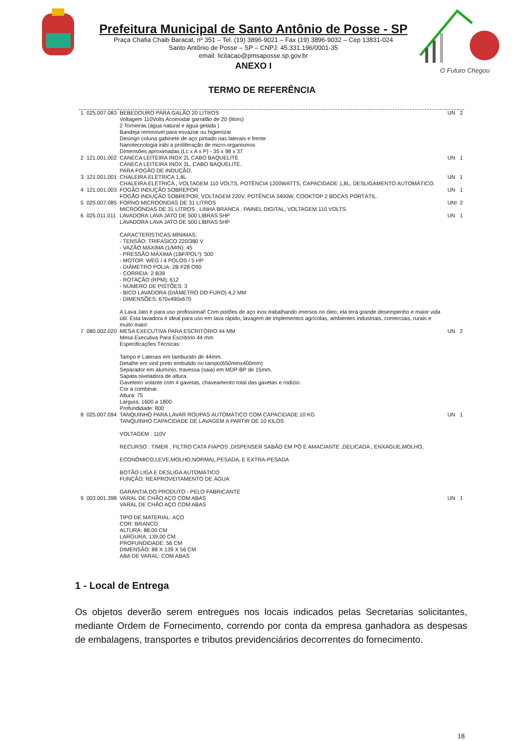Prefeitura Municipal de Santo Antônio de Posse - SP
Praça Chafia Chaib Baracat, nº 351 – Tel. (19) 3896-9021 – Fax (19) 3896-9032 – Cep 13831-024
Santo Antônio de Posse – SP – CNPJ: 45.331.196/0001-35
email: licitacao@pmsaposse.sp.gov.br
ANEXO I
O Futuro Chegou
TERMO DE REFERÊNCIA
| 1 | 025.007.083 | BEBEDOURO PARA GALÃO 20 LITROS Voltagem 110Volts Acomodar garrafão de 20 (litors) 2 Torneiras (água natural e água gelada ) Bandeja removível para esvaziar ou higienizar Desingn coluna gabinete de aço pintado nas laterais e frente Nanotecnologia inibi a proliferação de micro-organismos Dimensões aproximadas (Lc x A x P) - 35 x 98 x 37 | UN | 2 |
| 2 | 121.001.002 | CANECA LEITEIRA INOX 2L CABO BAQUELITE CANECA LEITEIRA INOX 2L, CABO BAQUELITE. PARA FOGÃO DE INDUÇÃO. | UN | 1 |
| 3 | 121.001.001 | CHALEIRA ELÉTRICA 1,8L CHALEIRA ELÉTRICA , VOLTAGEM 110 VOLTS, POTÊNCIA 1200WATTS, CAPACIDADE 1,8L, DESLIGAMENTO AUTOMÁTICO. | UN | 1 |
| 4 | 121.001.003 | FOGÃO INDUÇÃO SOBREPOR FOGÃO INDUÇÃO SOBREPOR, VOLTAGEM 220V, POTÊNCIA 3400W, COOKTOP 2 BOCAS PORTÁTIL. | UN | 1 |
| 5 | 025.007.085 | FORNO MICROONDAS DE 31 LITROS MICROONDAS DE 31 LITROS , LINHA BRANCA . PAINEL DIGITAL, VOLTAGEM 110 VOLTS. | UNI | 2 |
| 6 | 025.011.011 | LAVADORA LAVA JATO DE 500 LIBRAS 5HP LAVADORA LAVA JATO DE 500 LIBRAS 5HP CARACTERÍSTICAS MÍNIMAS: - TENSÃO: TRIFÁSICO 220/380 V - VAZÃO MÁXIMA (1/MIN): 45 - PRESSÃO MÁXIMA (1BF/POL²): 500 - MOTOR: WEG / 4 POLOS / 5 HP - DIÂMETRO POLIA: 2B F28 O90 - CORREIA: 2 B39 - ROTAÇÃO (RPM): 612 - NÚMERO DE PISTÕES: 3 - BICO LAVADORA (DIÂMETRO DO FURO) 4,2 MM - DIMENSÕES: 670x490x670 A Lava Jato é para uso profissional! Com pistões de aço inox trabalhando imersos no óleo, ela terá grande desempenho e maior vida útil. Esta lavadora é ideal para uso em lava rápido, lavagem de implementos agrícolas, ambientes industriais, comerciais, rurais e muito mais! | UN | 1 |
| 7 | 080.002.020 | MESA EXECUTIVA PARA ESCRITÓRIO 44 MM Mesa Executiva Para Escritório 44 mm Especificações Técnicas: Tampo e Laterais em tamburato de 44mm. Detalhe em vinil preto embutido no tampo(650mmx400mm) Separador em alumínio, travessa (saia) em MDP-BP de 15mm. Sapata niveladora de altura. Gaveteiro volante com 4 gavetas, chaveamento total das gavetas e rodizio. Cor a combinar. Altura: 75 Largura: 1600 a 1800 Profundidade: 800 | UN | 2 |
| 8 | 025.007.094 | TANQUINHO PARA LAVAR ROUPAS AUTOMÁTICO COM CAPACIDADE 10 KG TANQUINHO CAPACIDADE DE LAVAGEM A PARTIR DE 10 KILOS VOLTAGEM : 110V RECURSO : TIMER , FILTRO CATA FIAPOS ,DISPENSER SABÃO EM PÓ E AMACIANTE ,DELICADA , ENXAGUE,MOLHO, ECONÔMICO,LEVE,MOLHO,NORMAL,PESADA, E EXTRA-PESADA BOTÃO LIGA E DESLIGA AUTOMÁTICO FUNÇÃO: REAPROVEITAMENTO DE ÁGUA GARANTIA DO PRODUTO - PELO FABRICANTE | UN | 1 |
| 9 | 003.001.398 | VARAL DE CHÃO AÇO COM ABAS VARAL DE CHÃO AÇO COM ABAS TIPO DE MATERIAL: AÇO COR: BRANCO ALTURA: 88,00 CM LARGURA: 139,00 CM PROFUNDIDADE: 56 CM DIMENSÃO: 88 X 139 X 56 CM ABA DE VARAL: COM ABAS | UN | 1 |
1 - Local de Entrega
Os objetos deverão serem entregues nos locais indicados pelas Secretarias solicitantes, mediante Ordem de Fornecimento, correndo por conta da empresa ganhadora as despesas de embalagens, transportes e tributos previdenciários decorrentes do fornecimento.
18